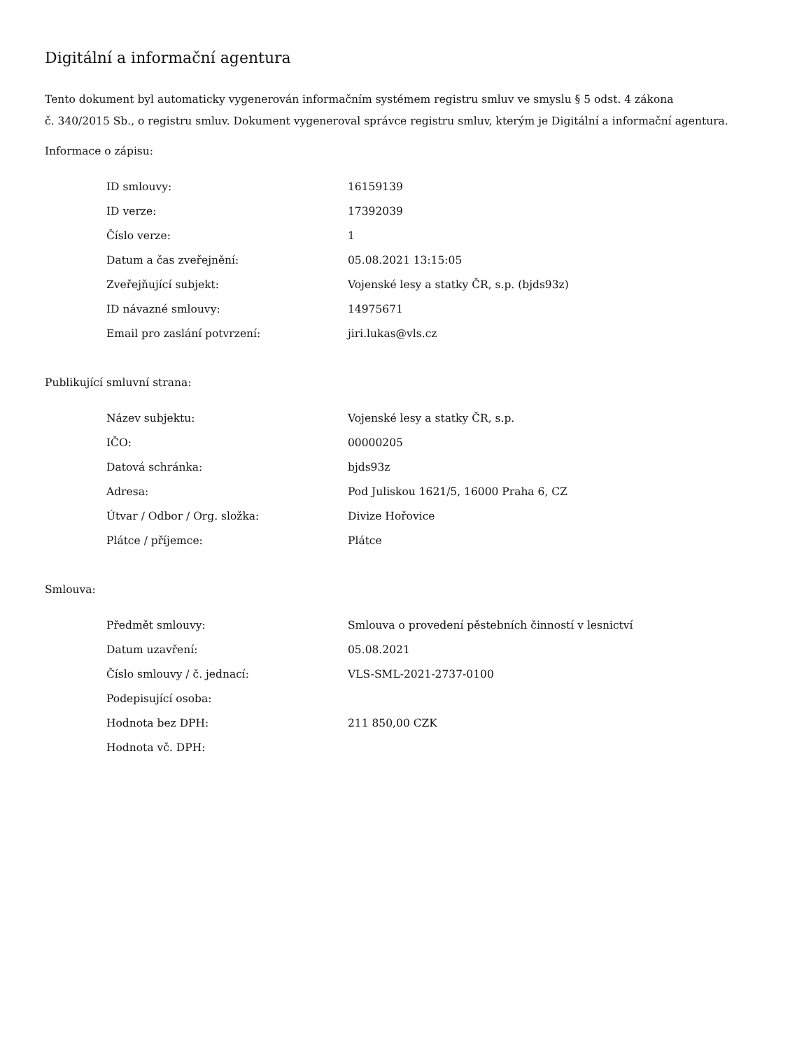Digitální a informační agentura
Tento dokument byl automaticky vygenerován informačním systémem registru smluv ve smyslu § 5 odst. 4 zákona
č. 340/2015 Sb., o registru smluv. Dokument vygeneroval správce registru smluv, kterým je Digitální a informační agentura.
Informace o zápisu:
| ID smlouvy: | 16159139 |
| ID verze: | 17392039 |
| Číslo verze: | 1 |
| Datum a čas zveřejnění: | 05.08.2021 13:15:05 |
| Zveřejňující subjekt: | Vojenské lesy a statky ČR, s.p. (bjds93z) |
| ID návazné smlouvy: | 14975671 |
| Email pro zaslání potvrzení: | jiri.lukas@vls.cz |
Publikující smluvní strana:
| Název subjektu: | Vojenské lesy a statky ČR, s.p. |
| IČO: | 00000205 |
| Datová schránka: | bjds93z |
| Adresa: | Pod Juliskou 1621/5, 16000 Praha 6, CZ |
| Útvar / Odbor / Org. složka: | Divize Hořovice |
| Plátce / příjemce: | Plátce |
Smlouva:
| Předmět smlouvy: | Smlouva o provedení pěstebních činností v lesnictví |
| Datum uzavření: | 05.08.2021 |
| Číslo smlouvy / č. jednací: | VLS-SML-2021-2737-0100 |
| Podepisující osoba: | |
| Hodnota bez DPH: | 211 850,00 CZK |
| Hodnota vč. DPH: | |